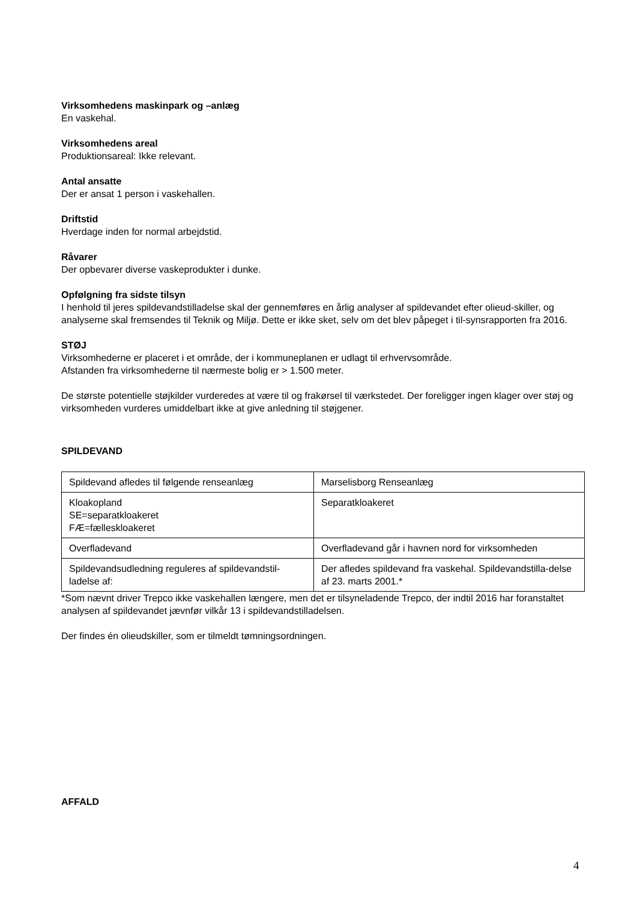Virksomhedens maskinpark og –anlæg
En vaskehal.
Virksomhedens areal
Produktionsareal: Ikke relevant.
Antal ansatte
Der er ansat 1 person i vaskehallen.
Driftstid
Hverdage inden for normal arbejdstid.
Råvarer
Der opbevarer diverse vaskeprodukter i dunke.
Opfølgning fra sidste tilsyn
I henhold til jeres spildevandstilladelse skal der gennemføres en årlig analyser af spildevandet efter olieud-skiller, og analyserne skal fremsendes til Teknik og Miljø. Dette er ikke sket, selv om det blev påpeget i til-synsrapporten fra 2016.
STØJ
Virksomhederne er placeret i et område, der i kommuneplanen er udlagt til erhvervsområde.
Afstanden fra virksomhederne til nærmeste bolig er > 1.500 meter.
De største potentielle støjkilder vurderedes at være til og frakørsel til værkstedet. Der foreligger ingen klager over støj og virksomheden vurderes umiddelbart ikke at give anledning til støjgener.
SPILDEVAND
| Spildevand afledes til følgende renseanlæg | Marselisborg Renseanlæg |
| Kloakopland SE=separatkloakeret FÆ=fælleskloakeret | Separatkloakeret |
| Overfladevand | Overfladevand går i havnen nord for virksomheden |
| Spildevandsudledning reguleres af spildevandstil-ladelse af: | Der afledes spildevand fra vaskehal. Spildevandstilla-delse af 23. marts 2001.* |
*Som nævnt driver Trepco ikke vaskehallen længere, men det er tilsyneladende Trepco, der indtil 2016 har foranstaltet analysen af spildevandet jævnfør vilkår 13 i spildevandstilladelsen.
Der findes én olieudskiller, som er tilmeldt tømningsordningen.
AFFALD
4